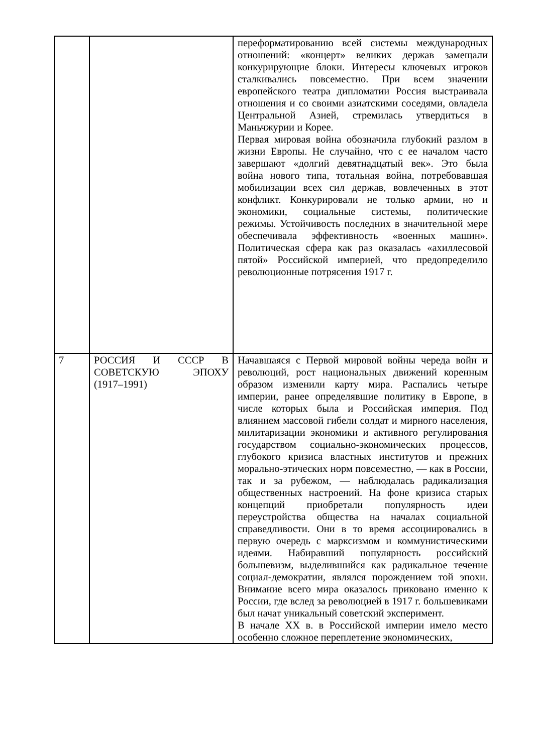| | | переформатированию всей системы международных отношений: «концерт» великих держав замещали конкурирующие блоки. Интересы ключевых игроков сталкивались повсеместно. При всем значении европейского театра дипломатии Россия выстраивала отношения и со своими азиатскими соседями, овладела Центральной Азией, стремилась утвердиться в Маньчжурии и Корее. Первая мировая война обозначила глубокий разлом в жизни Европы. Не случайно, что с ее началом часто завершают «долгий девятнадцатый век». Это была война нового типа, тотальная война, потребовавшая мобилизации всех сил держав, вовлеченных в этот конфликт. Конкурировали не только армии, но и экономики, социальные системы, политические режимы. Устойчивость последних в значительной мере обеспечивала эффективность «военных машин». Политическая сфера как раз оказалась «ахиллесовой пятой» Российской империей, что предопределило революционные потрясения 1917 г. |
| 7 | РОССИЯ И СССР В СОВЕТСКУЮ ЭПОХУ (1917–1991) | Начавшаяся с Первой мировой войны череда войн и революций, рост национальных движений коренным образом изменили карту мира. Распались четыре империи, ранее определявшие политику в Европе, в числе которых была и Российская империя. Под влиянием массовой гибели солдат и мирного населения, милитаризации экономики и активного регулирования государством социально-экономических процессов, глубокого кризиса властных институтов и прежних морально-этических норм повсеместно, — как в России, так и за рубежом, — наблюдалась радикализация общественных настроений. На фоне кризиса старых концепций приобретали популярность идеи переустройства общества на началах социальной справедливости. Они в то время ассоциировались в первую очередь с марксизмом и коммунистическими идеями. Набиравший популярность российский большевизм, выделившийся как радикальное течение социал-демократии, являлся порождением той эпохи. Внимание всего мира оказалось приковано именно к России, где вслед за революцией в 1917 г. большевиками был начат уникальный советский эксперимент. В начале XX в. в Российской империи имело место особенно сложное переплетение экономических, |